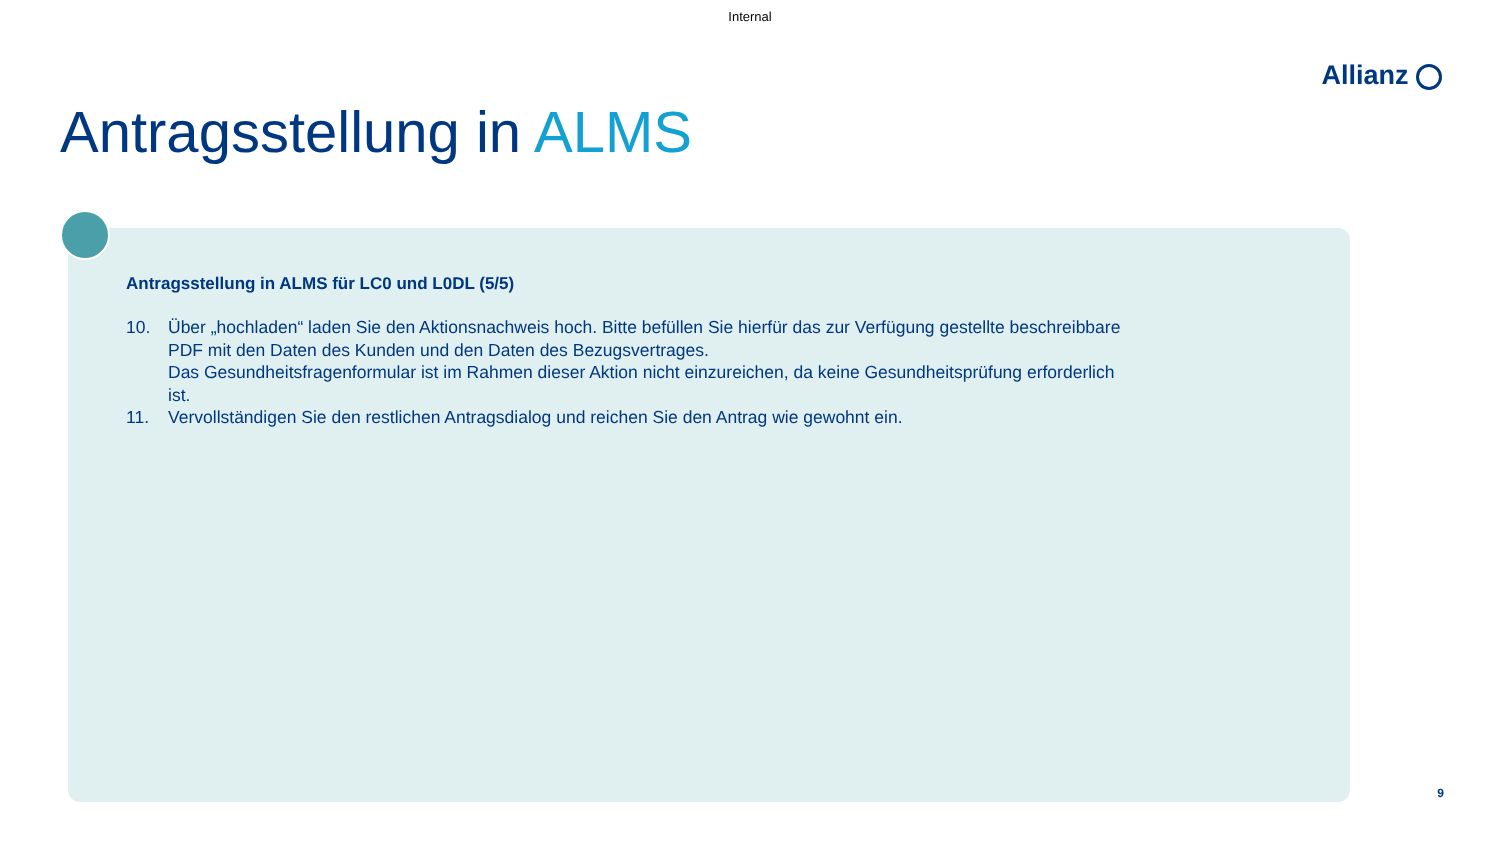Internal
Allianz
Antragsstellung in ALMS
Antragsstellung in ALMS für LC0 und L0DL (5/5)
10. Über „hochladen“ laden Sie den Aktionsnachweis hoch. Bitte befüllen Sie hierfür das zur Verfügung gestellte beschreibbare PDF mit den Daten des Kunden und den Daten des Bezugsvertrages.
Das Gesundheitsfragenformular ist im Rahmen dieser Aktion nicht einzureichen, da keine Gesundheitsprüfung erforderlich ist.
11. Vervollständigen Sie den restlichen Antragsdialog und reichen Sie den Antrag wie gewohnt ein.
9